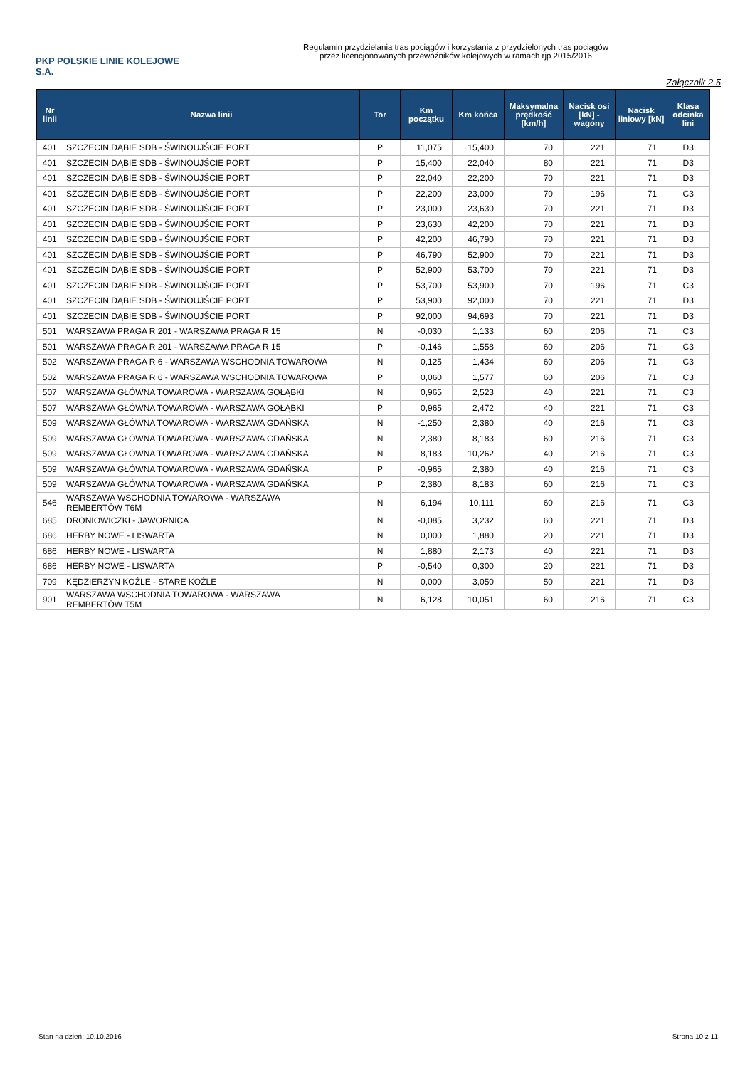PKP POLSKIE LINIE KOLEJOWE S.A.
Regulamin przydzielania tras pociągów i korzystania z przydzielonych tras pociągów
przez licencjonowanych przewoźników kolejowych w ramach rjp 2015/2016
Załącznik 2.5
| Nr linii | Nazwa linii | Tor | Km początku | Km końca | Maksymalna prędkość [km/h] | Nacisk osi [kN] - wagony | Nacisk liniowy [kN] | Klasa odcinka lini |
| --- | --- | --- | --- | --- | --- | --- | --- | --- |
| 401 | SZCZECIN DĄBIE SDB - ŚWINOUJŚCIE PORT | P | 11,075 | 15,400 | 70 | 221 | 71 | D3 |
| 401 | SZCZECIN DĄBIE SDB - ŚWINOUJŚCIE PORT | P | 15,400 | 22,040 | 80 | 221 | 71 | D3 |
| 401 | SZCZECIN DĄBIE SDB - ŚWINOUJŚCIE PORT | P | 22,040 | 22,200 | 70 | 221 | 71 | D3 |
| 401 | SZCZECIN DĄBIE SDB - ŚWINOUJŚCIE PORT | P | 22,200 | 23,000 | 70 | 196 | 71 | C3 |
| 401 | SZCZECIN DĄBIE SDB - ŚWINOUJŚCIE PORT | P | 23,000 | 23,630 | 70 | 221 | 71 | D3 |
| 401 | SZCZECIN DĄBIE SDB - ŚWINOUJŚCIE PORT | P | 23,630 | 42,200 | 70 | 221 | 71 | D3 |
| 401 | SZCZECIN DĄBIE SDB - ŚWINOUJŚCIE PORT | P | 42,200 | 46,790 | 70 | 221 | 71 | D3 |
| 401 | SZCZECIN DĄBIE SDB - ŚWINOUJŚCIE PORT | P | 46,790 | 52,900 | 70 | 221 | 71 | D3 |
| 401 | SZCZECIN DĄBIE SDB - ŚWINOUJŚCIE PORT | P | 52,900 | 53,700 | 70 | 221 | 71 | D3 |
| 401 | SZCZECIN DĄBIE SDB - ŚWINOUJŚCIE PORT | P | 53,700 | 53,900 | 70 | 196 | 71 | C3 |
| 401 | SZCZECIN DĄBIE SDB - ŚWINOUJŚCIE PORT | P | 53,900 | 92,000 | 70 | 221 | 71 | D3 |
| 401 | SZCZECIN DĄBIE SDB - ŚWINOUJŚCIE PORT | P | 92,000 | 94,693 | 70 | 221 | 71 | D3 |
| 501 | WARSZAWA PRAGA R 201 - WARSZAWA PRAGA R 15 | N | -0,030 | 1,133 | 60 | 206 | 71 | C3 |
| 501 | WARSZAWA PRAGA R 201 - WARSZAWA PRAGA R 15 | P | -0,146 | 1,558 | 60 | 206 | 71 | C3 |
| 502 | WARSZAWA PRAGA R 6 - WARSZAWA WSCHODNIA TOWAROWA | N | 0,125 | 1,434 | 60 | 206 | 71 | C3 |
| 502 | WARSZAWA PRAGA R 6 - WARSZAWA WSCHODNIA TOWAROWA | P | 0,060 | 1,577 | 60 | 206 | 71 | C3 |
| 507 | WARSZAWA GŁÓWNA TOWAROWA - WARSZAWA GOŁĄBKI | N | 0,965 | 2,523 | 40 | 221 | 71 | C3 |
| 507 | WARSZAWA GŁÓWNA TOWAROWA - WARSZAWA GOŁĄBKI | P | 0,965 | 2,472 | 40 | 221 | 71 | C3 |
| 509 | WARSZAWA GŁÓWNA TOWAROWA - WARSZAWA GDAŃSKA | N | -1,250 | 2,380 | 40 | 216 | 71 | C3 |
| 509 | WARSZAWA GŁÓWNA TOWAROWA - WARSZAWA GDAŃSKA | N | 2,380 | 8,183 | 60 | 216 | 71 | C3 |
| 509 | WARSZAWA GŁÓWNA TOWAROWA - WARSZAWA GDAŃSKA | N | 8,183 | 10,262 | 40 | 216 | 71 | C3 |
| 509 | WARSZAWA GŁÓWNA TOWAROWA - WARSZAWA GDAŃSKA | P | -0,965 | 2,380 | 40 | 216 | 71 | C3 |
| 509 | WARSZAWA GŁÓWNA TOWAROWA - WARSZAWA GDAŃSKA | P | 2,380 | 8,183 | 60 | 216 | 71 | C3 |
| 546 | WARSZAWA WSCHODNIA TOWAROWA - WARSZAWA REMBERTÓW T6M | N | 6,194 | 10,111 | 60 | 216 | 71 | C3 |
| 685 | DRONIOWICZKI - JAWORNICA | N | -0,085 | 3,232 | 60 | 221 | 71 | D3 |
| 686 | HERBY NOWE - LISWARTA | N | 0,000 | 1,880 | 20 | 221 | 71 | D3 |
| 686 | HERBY NOWE - LISWARTA | N | 1,880 | 2,173 | 40 | 221 | 71 | D3 |
| 686 | HERBY NOWE - LISWARTA | P | -0,540 | 0,300 | 20 | 221 | 71 | D3 |
| 709 | KĘDZIERZYN KOŹLE - STARE KOŹLE | N | 0,000 | 3,050 | 50 | 221 | 71 | D3 |
| 901 | WARSZAWA WSCHODNIA TOWAROWA - WARSZAWA REMBERTÓW T5M | N | 6,128 | 10,051 | 60 | 216 | 71 | C3 |
Stan na dzień: 10.10.2016 Strona 10 z 11